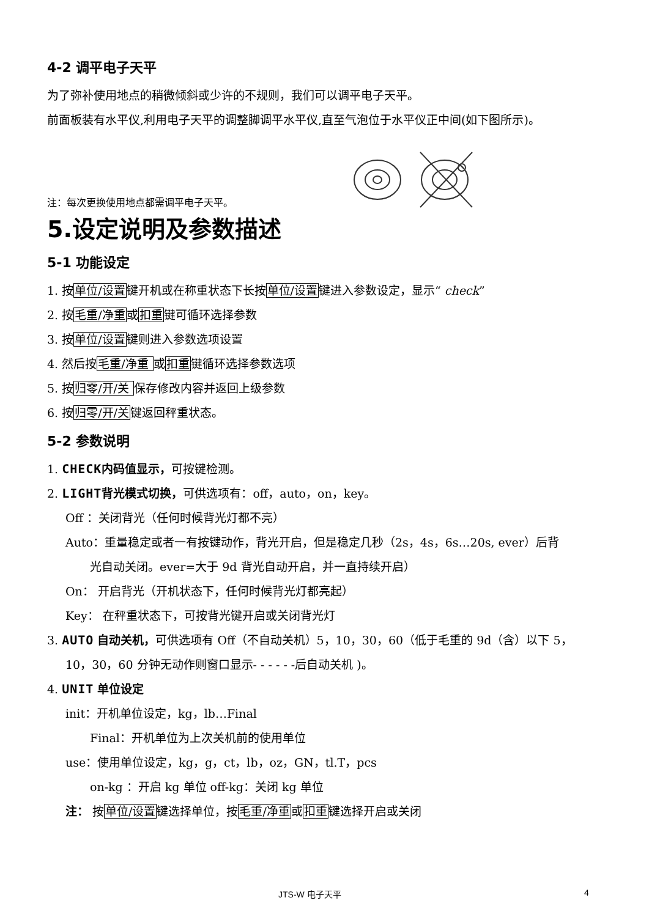4-2 调平电子天平
为了弥补使用地点的稍微倾斜或少许的不规则，我们可以调平电子天平。
前面板装有水平仪,利用电子天平的调整脚调平水平仪,直至气泡位于水平仪正中间(如下图所示)。
注：每次更换使用地点都需调平电子天平。
5.设定说明及参数描述
5-1 功能设定
1. 按单位/设置键开机或在称重状态下长按单位/设置键进入参数设定，显示“ check”
2. 按毛重/净重或扣重键可循环选择参数
3. 按单位/设置键则进入参数选项设置
4. 然后按毛重/净重 或扣重键循环选择参数选项
5. 按归零/开/关 保存修改内容并返回上级参数
6. 按归零/开/关键返回秤重状态。
5-2 参数说明
1. CHECK 内码值显示，可按键检测。
2. LIGHT 背光模式切换，可供选项有：off，auto，on，key。
Off ：关闭背光（任何时候背光灯都不亮）
Auto：重量稳定或者一有按键动作，背光开启，但是稳定几秒（2s，4s，6s…20s, ever）后背
光自动关闭。ever=大于 9d 背光自动开启，并一直持续开启）
On： 开启背光（开机状态下，任何时候背光灯都亮起）
Key： 在秤重状态下，可按背光键开启或关闭背光灯
3. AUTO 自动关机，可供选项有 Off（不自动关机）5，10，30，60（低于毛重的 9d（含）以下 5，
10，30，60 分钟无动作则窗口显示- - - - - -后自动关机 )。
4. UNIT 单位设定
init：开机单位设定，kg，lb…Final
Final：开机单位为上次关机前的使用单位
use：使用单位设定，kg，g，ct，lb，oz，GN，tl.T，pcs
on-kg ：开启 kg 单位 off-kg：关闭 kg 单位
注： 按单位/设置键选择单位，按毛重/净重或扣重键选择开启或关闭
JTS-W 电子天平 4